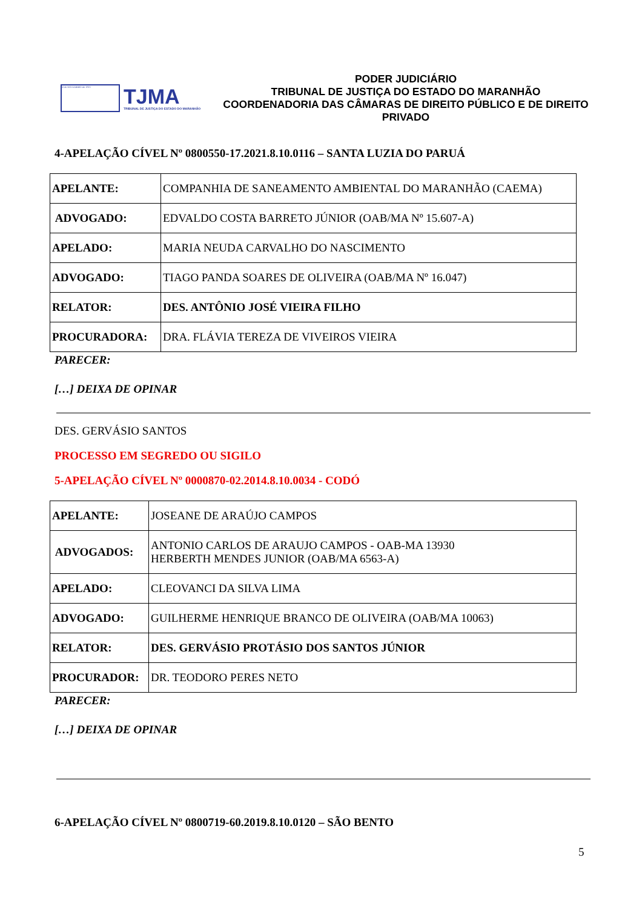4 DE NOVEMBRO DE 1813
TJMA
TRIBUNAL DE JUSTIÇA DO ESTADO DO MARANHÃO
PODER JUDICIÁRIO
TRIBUNAL DE JUSTIÇA DO ESTADO DO MARANHÃO
COORDENADORIA DAS CÂMARAS DE DIREITO PÚBLICO E DE DIREITO PRIVADO
4-APELAÇÃO CÍVEL Nº 0800550-17.2021.8.10.0116 – SANTA LUZIA DO PARUÁ
| APELANTE: | COMPANHIA DE SANEAMENTO AMBIENTAL DO MARANHÃO (CAEMA) |
| ADVOGADO: | EDVALDO COSTA BARRETO JÚNIOR (OAB/MA Nº 15.607-A) |
| APELADO: | MARIA NEUDA CARVALHO DO NASCIMENTO |
| ADVOGADO: | TIAGO PANDA SOARES DE OLIVEIRA (OAB/MA Nº 16.047) |
| RELATOR: | DES. ANTÔNIO JOSÉ VIEIRA FILHO |
| PROCURADORA: | DRA. FLÁVIA TEREZA DE VIVEIROS VIEIRA |
PARECER:
[…] DEIXA DE OPINAR
DES. GERVÁSIO SANTOS
PROCESSO EM SEGREDO OU SIGILO
5-APELAÇÃO CÍVEL Nº 0000870-02.2014.8.10.0034 - CODÓ
| APELANTE: | JOSEANE DE ARAÚJO CAMPOS |
| ADVOGADOS: | ANTONIO CARLOS DE ARAUJO CAMPOS - OAB-MA 13930 HERBERTH MENDES JUNIOR (OAB/MA 6563-A) |
| APELADO: | CLEOVANCI DA SILVA LIMA |
| ADVOGADO: | GUILHERME HENRIQUE BRANCO DE OLIVEIRA (OAB/MA 10063) |
| RELATOR: | DES. GERVÁSIO PROTÁSIO DOS SANTOS JÚNIOR |
| PROCURADOR: | DR. TEODORO PERES NETO |
PARECER:
[…] DEIXA DE OPINAR
6-APELAÇÃO CÍVEL Nº 0800719-60.2019.8.10.0120 – SÃO BENTO
5